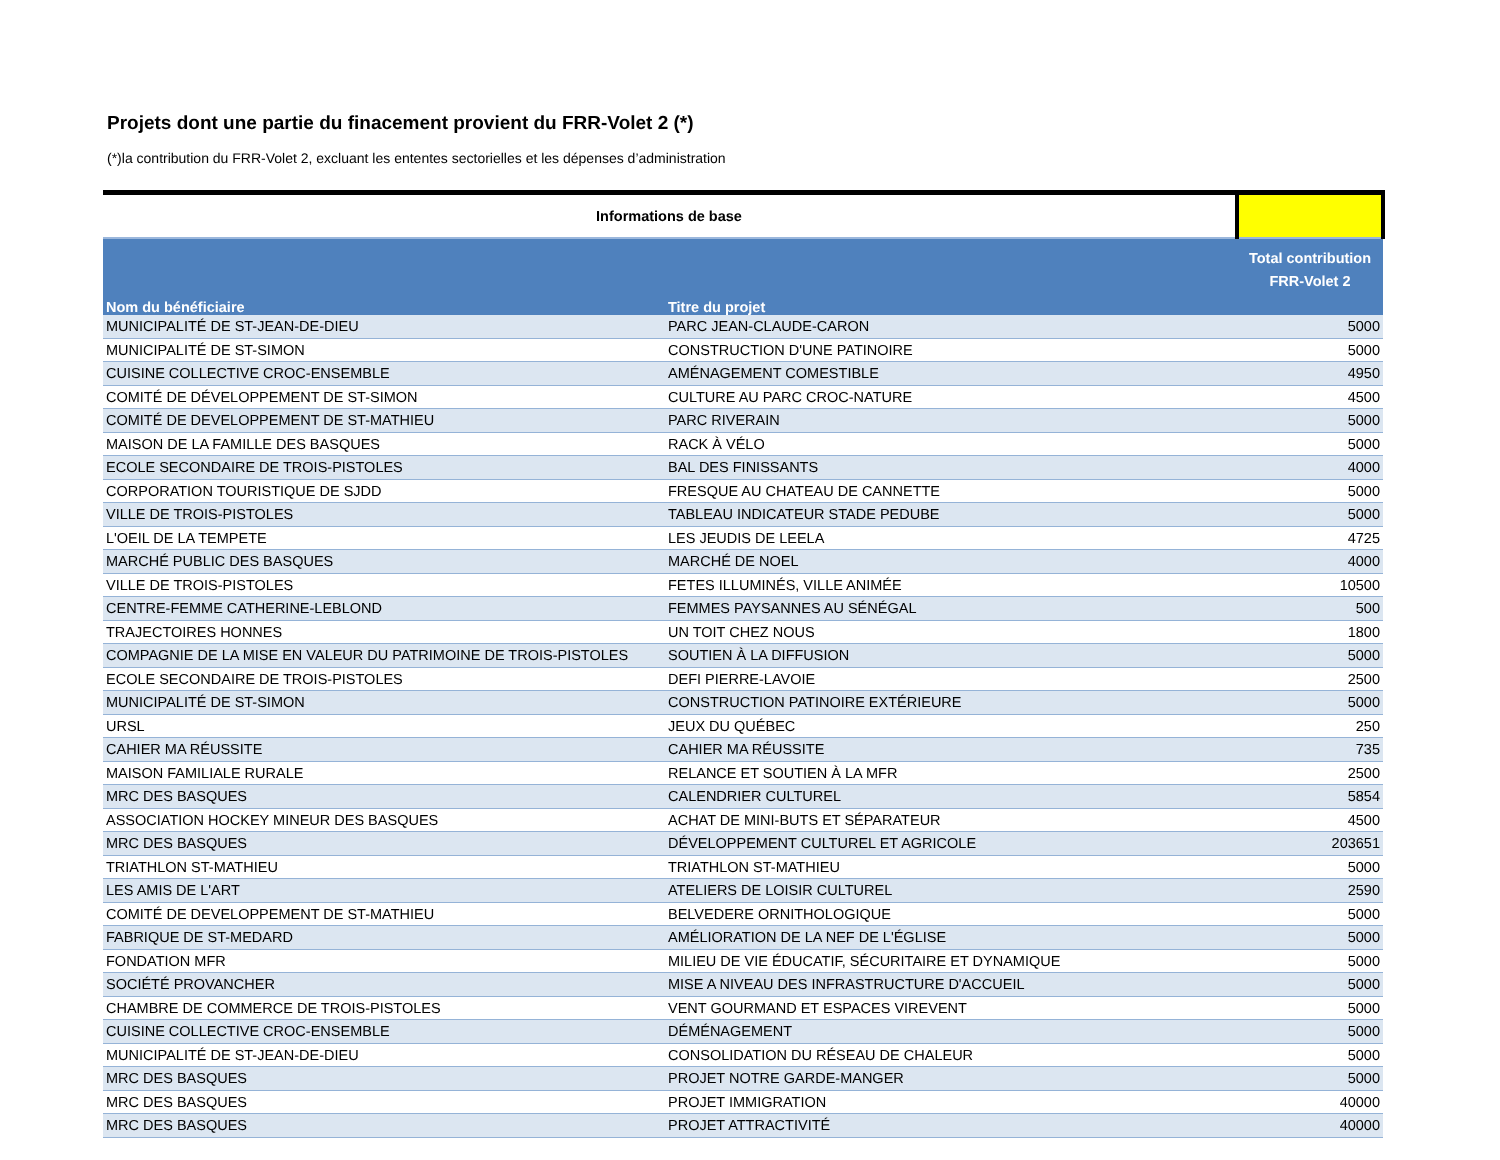Projets dont une partie du finacement provient du FRR-Volet 2 (*)
(*)la contribution du FRR-Volet 2, excluant les ententes sectorielles et les dépenses d’administration
| Informations de base | | |
| --- | --- | --- |
| Nom du bénéficiaire | Titre du projet | Total contribution FRR-Volet 2 |
| MUNICIPALITÉ DE ST-JEAN-DE-DIEU | PARC JEAN-CLAUDE-CARON | 5000 |
| MUNICIPALITÉ DE ST-SIMON | CONSTRUCTION D'UNE PATINOIRE | 5000 |
| CUISINE COLLECTIVE CROC-ENSEMBLE | AMÉNAGEMENT COMESTIBLE | 4950 |
| COMITÉ DE DÉVELOPPEMENT DE ST-SIMON | CULTURE AU PARC CROC-NATURE | 4500 |
| COMITÉ DE DEVELOPPEMENT DE ST-MATHIEU | PARC RIVERAIN | 5000 |
| MAISON DE LA FAMILLE DES BASQUES | RACK À VÉLO | 5000 |
| ECOLE SECONDAIRE DE TROIS-PISTOLES | BAL DES FINISSANTS | 4000 |
| CORPORATION TOURISTIQUE DE SJDD | FRESQUE AU CHATEAU DE CANNETTE | 5000 |
| VILLE DE TROIS-PISTOLES | TABLEAU INDICATEUR STADE PEDUBE | 5000 |
| L'OEIL DE LA TEMPETE | LES JEUDIS DE LEELA | 4725 |
| MARCHÉ PUBLIC DES BASQUES | MARCHÉ DE NOEL | 4000 |
| VILLE DE TROIS-PISTOLES | FETES ILLUMINÉS, VILLE ANIMÉE | 10500 |
| CENTRE-FEMME CATHERINE-LEBLOND | FEMMES PAYSANNES AU SÉNÉGAL | 500 |
| TRAJECTOIRES HONNES | UN TOIT CHEZ NOUS | 1800 |
| COMPAGNIE DE LA MISE EN VALEUR DU PATRIMOINE DE TROIS-PISTOLES | SOUTIEN À LA DIFFUSION | 5000 |
| ECOLE SECONDAIRE DE TROIS-PISTOLES | DEFI PIERRE-LAVOIE | 2500 |
| MUNICIPALITÉ DE ST-SIMON | CONSTRUCTION PATINOIRE EXTÉRIEURE | 5000 |
| URSL | JEUX DU QUÉBEC | 250 |
| CAHIER MA RÉUSSITE | CAHIER MA RÉUSSITE | 735 |
| MAISON FAMILIALE RURALE | RELANCE ET SOUTIEN À LA MFR | 2500 |
| MRC DES BASQUES | CALENDRIER CULTUREL | 5854 |
| ASSOCIATION HOCKEY MINEUR DES BASQUES | ACHAT DE MINI-BUTS ET SÉPARATEUR | 4500 |
| MRC DES BASQUES | DÉVELOPPEMENT CULTUREL ET AGRICOLE | 203651 |
| TRIATHLON ST-MATHIEU | TRIATHLON ST-MATHIEU | 5000 |
| LES AMIS DE L'ART | ATELIERS DE LOISIR CULTUREL | 2590 |
| COMITÉ DE DEVELOPPEMENT DE ST-MATHIEU | BELVEDERE ORNITHOLOGIQUE | 5000 |
| FABRIQUE DE ST-MEDARD | AMÉLIORATION DE LA NEF DE L'ÉGLISE | 5000 |
| FONDATION MFR | MILIEU DE VIE ÉDUCATIF, SÉCURITAIRE ET DYNAMIQUE | 5000 |
| SOCIÉTÉ PROVANCHER | MISE A NIVEAU DES INFRASTRUCTURE D'ACCUEIL | 5000 |
| CHAMBRE DE COMMERCE DE TROIS-PISTOLES | VENT GOURMAND ET ESPACES VIREVENT | 5000 |
| CUISINE COLLECTIVE CROC-ENSEMBLE | DÉMÉNAGEMENT | 5000 |
| MUNICIPALITÉ DE ST-JEAN-DE-DIEU | CONSOLIDATION DU RÉSEAU DE CHALEUR | 5000 |
| MRC DES BASQUES | PROJET NOTRE GARDE-MANGER | 5000 |
| MRC DES BASQUES | PROJET IMMIGRATION | 40000 |
| MRC DES BASQUES | PROJET ATTRACTIVITÉ | 40000 |